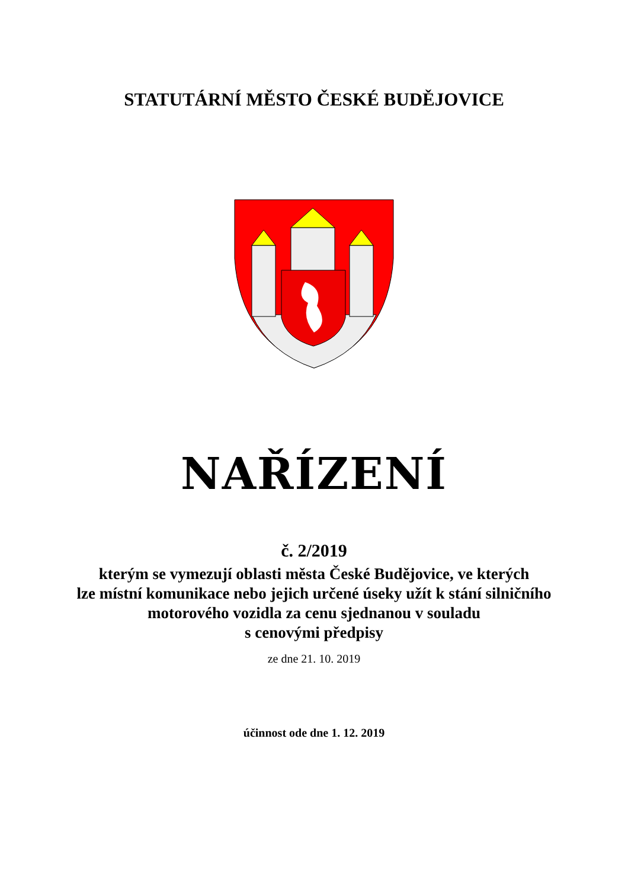STATUTÁRNÍ MĚSTO ČESKÉ BUDĚJOVICE
NAŘÍZENÍ
č. 2/2019
kterým se vymezují oblasti města České Budějovice, ve kterých
lze místní komunikace nebo jejich určené úseky užít k stání silničního
motorového vozidla za cenu sjednanou v souladu
s cenovými předpisy
ze dne 21. 10. 2019
účinnost ode dne 1. 12. 2019